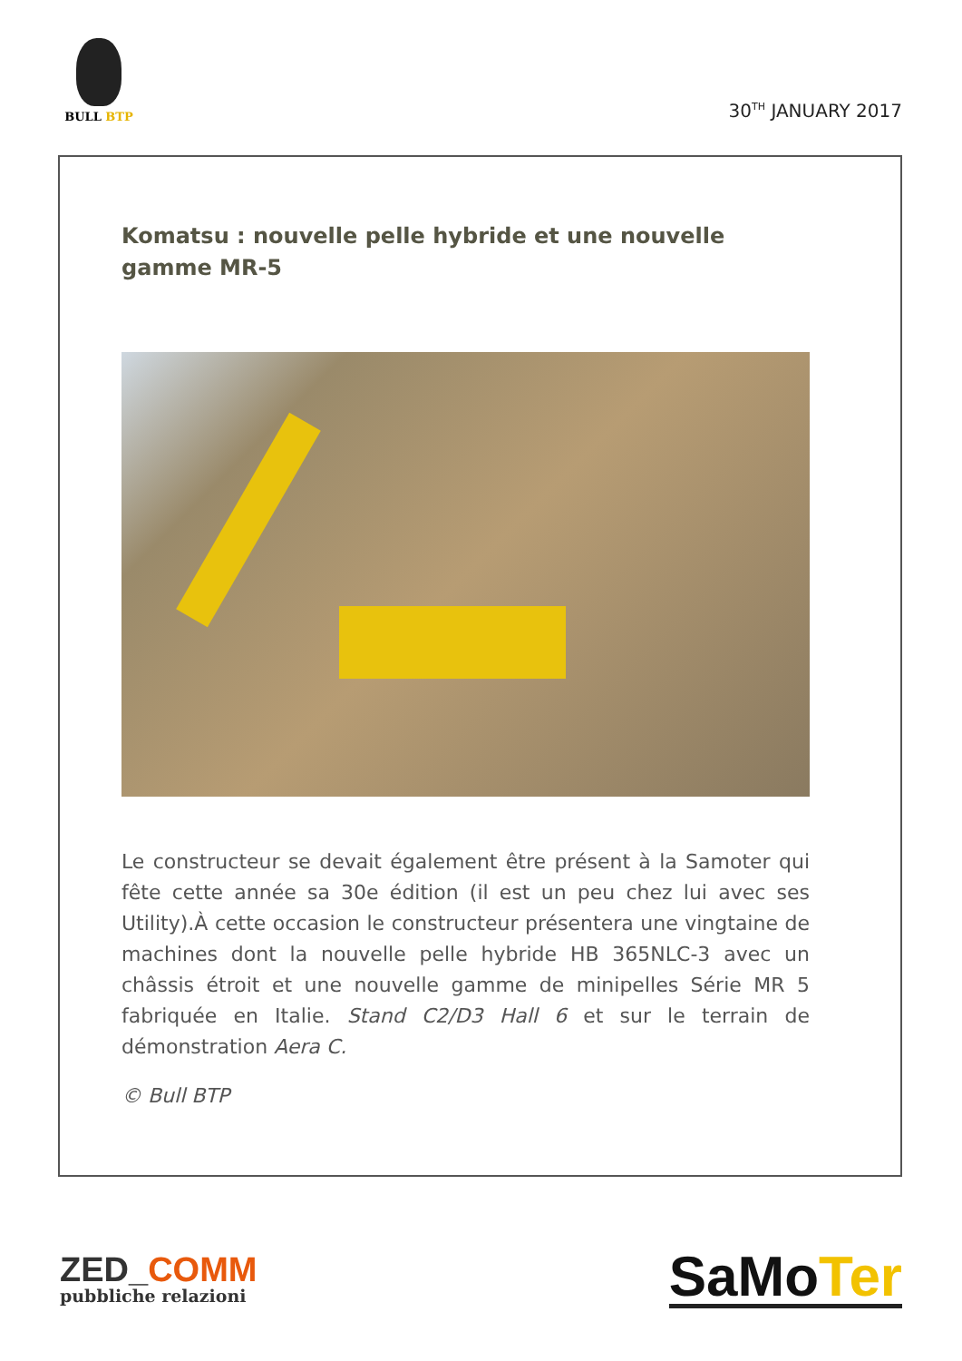BULL BTP
30<sup>TH</sup> JANUARY 2017
Komatsu : nouvelle pelle hybride et une nouvelle gamme MR-5
Le constructeur se devait également être présent à la Samoter qui fête cette année sa 30e édition (il est un peu chez lui avec ses Utility).À cette occasion le constructeur présentera une vingtaine de machines dont la nouvelle pelle hybride HB 365NLC-3 avec un châssis étroit et une nouvelle gamme de minipelles Série MR 5 fabriquée en Italie. Stand C2/D3 Hall 6 et sur le terrain de démonstration Aera C.
© Bull BTP
ZED_COMM
pubbliche relazioni
SaMo Ter